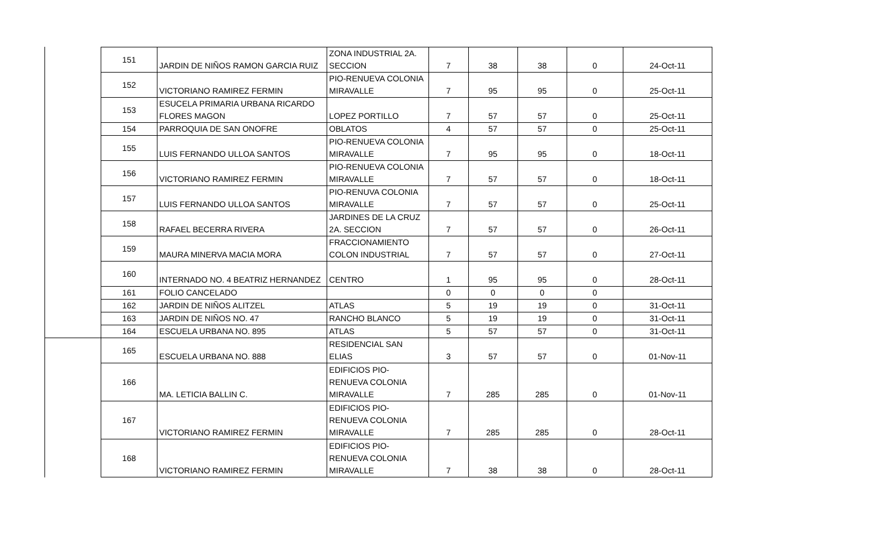| 151 | JARDIN DE NIÑOS RAMON GARCIA RUIZ | ZONA INDUSTRIAL 2A. SECCION | 7 | 38 | 38 | 0 | 24-Oct-11 |
| 152 | VICTORIANO RAMIREZ FERMIN | PIO-RENUEVA COLONIA MIRAVALLE | 7 | 95 | 95 | 0 | 25-Oct-11 |
| 153 | ESUCELA PRIMARIA URBANA RICARDO FLORES MAGON | LOPEZ PORTILLO | 7 | 57 | 57 | 0 | 25-Oct-11 |
| 154 | PARROQUIA DE SAN ONOFRE | OBLATOS | 4 | 57 | 57 | 0 | 25-Oct-11 |
| 155 | LUIS FERNANDO ULLOA SANTOS | PIO-RENUEVA COLONIA MIRAVALLE | 7 | 95 | 95 | 0 | 18-Oct-11 |
| 156 | VICTORIANO RAMIREZ FERMIN | PIO-RENUEVA COLONIA MIRAVALLE | 7 | 57 | 57 | 0 | 18-Oct-11 |
| 157 | LUIS FERNANDO ULLOA SANTOS | PIO-RENUVA COLONIA MIRAVALLE | 7 | 57 | 57 | 0 | 25-Oct-11 |
| 158 | RAFAEL BECERRA RIVERA | JARDINES DE LA CRUZ 2A. SECCION | 7 | 57 | 57 | 0 | 26-Oct-11 |
| 159 | MAURA MINERVA MACIA MORA | FRACCIONAMIENTO COLON INDUSTRIAL | 7 | 57 | 57 | 0 | 27-Oct-11 |
| 160 | INTERNADO NO. 4 BEATRIZ HERNANDEZ | CENTRO | 1 | 95 | 95 | 0 | 28-Oct-11 |
| 161 | FOLIO CANCELADO | | 0 | 0 | 0 | 0 | |
| 162 | JARDIN DE NIÑOS ALITZEL | ATLAS | 5 | 19 | 19 | 0 | 31-Oct-11 |
| 163 | JARDIN DE NIÑOS NO. 47 | RANCHO BLANCO | 5 | 19 | 19 | 0 | 31-Oct-11 |
| 164 | ESCUELA URBANA NO. 895 | ATLAS | 5 | 57 | 57 | 0 | 31-Oct-11 |
| 165 | ESCUELA URBANA NO. 888 | RESIDENCIAL SAN ELIAS | 3 | 57 | 57 | 0 | 01-Nov-11 |
| 166 | MA. LETICIA BALLIN C. | EDIFICIOS PIO-RENUEVA COLONIA MIRAVALLE | 7 | 285 | 285 | 0 | 01-Nov-11 |
| 167 | VICTORIANO RAMIREZ FERMIN | EDIFICIOS PIO-RENUEVA COLONIA MIRAVALLE | 7 | 285 | 285 | 0 | 28-Oct-11 |
| 168 | VICTORIANO RAMIREZ FERMIN | EDIFICIOS PIO-RENUEVA COLONIA MIRAVALLE | 7 | 38 | 38 | 0 | 28-Oct-11 |